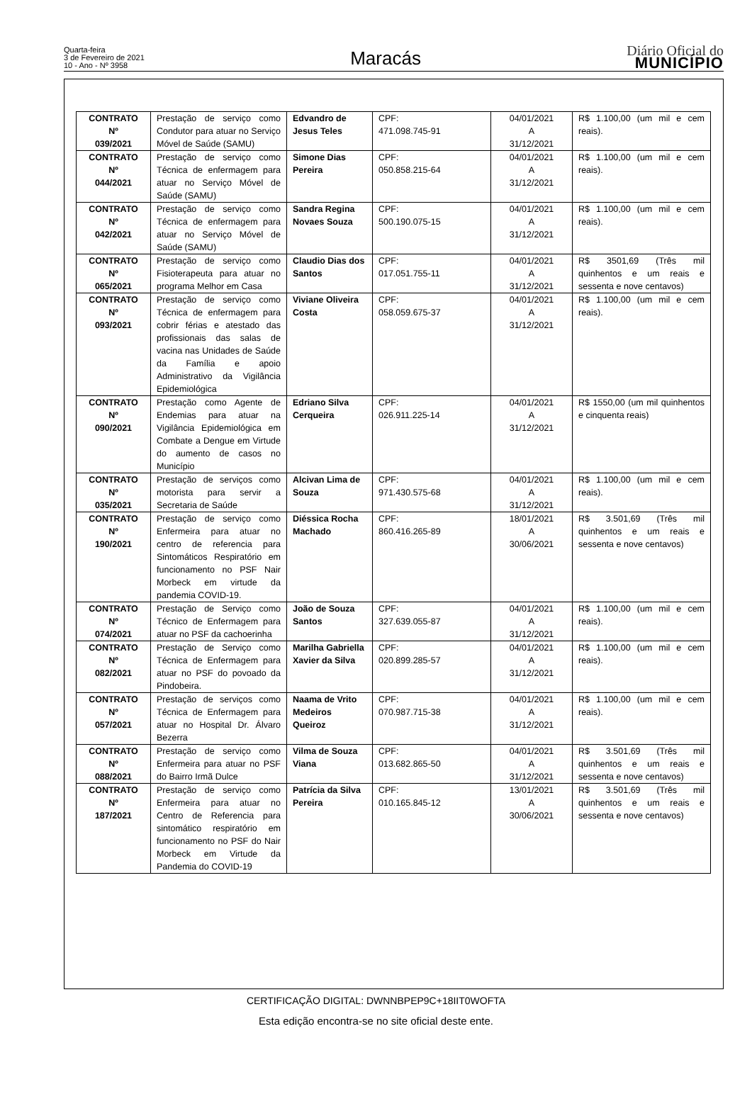Quarta-feira
3 de Fevereiro de 2021
10 - Ano - Nº 3958
Maracás
Diário Oficial do
MUNICÍPIO
| CONTRATO Nº 039/2021 | Prestação de serviço como Condutor para atuar no Serviço Móvel de Saúde (SAMU) | Edvandro de Jesus Teles | CPF: 471.098.745-91 | 04/01/2021 A 31/12/2021 | R$ 1.100,00 (um mil e cem reais). |
| CONTRATO Nº 044/2021 | Prestação de serviço como Técnica de enfermagem para atuar no Serviço Móvel de Saúde (SAMU) | Simone Dias Pereira | CPF: 050.858.215-64 | 04/01/2021 A 31/12/2021 | R$ 1.100,00 (um mil e cem reais). |
| CONTRATO Nº 042/2021 | Prestação de serviço como Técnica de enfermagem para atuar no Serviço Móvel de Saúde (SAMU) | Sandra Regina Novaes Souza | CPF: 500.190.075-15 | 04/01/2021 A 31/12/2021 | R$ 1.100,00 (um mil e cem reais). |
| CONTRATO Nº 065/2021 | Prestação de serviço como Fisioterapeuta para atuar no programa Melhor em Casa | Claudio Dias dos Santos | CPF: 017.051.755-11 | 04/01/2021 A 31/12/2021 | R$ 3501,69 (Três mil quinhentos e um reais e sessenta e nove centavos) |
| CONTRATO Nº 093/2021 | Prestação de serviço como Técnica de enfermagem para cobrir férias e atestado das profissionais das salas de vacina nas Unidades de Saúde da Família e apoio Administrativo da Vigilância Epidemiológica | Viviane Oliveira Costa | CPF: 058.059.675-37 | 04/01/2021 A 31/12/2021 | R$ 1.100,00 (um mil e cem reais). |
| CONTRATO Nº 090/2021 | Prestação como Agente de Endemias para atuar na Vigilância Epidemiológica em Combate a Dengue em Virtude do aumento de casos no Município | Edriano Silva Cerqueira | CPF: 026.911.225-14 | 04/01/2021 A 31/12/2021 | R$ 1550,00 (um mil quinhentos e cinquenta reais) |
| CONTRATO Nº 035/2021 | Prestação de serviços como motorista para servir a Secretaria de Saúde | Alcivan Lima de Souza | CPF: 971.430.575-68 | 04/01/2021 A 31/12/2021 | R$ 1.100,00 (um mil e cem reais). |
| CONTRATO Nº 190/2021 | Prestação de serviço como Enfermeira para atuar no centro de referencia para Sintomáticos Respiratório em funcionamento no PSF Nair Morbeck em virtude da pandemia COVID-19. | Diéssica Rocha Machado | CPF: 860.416.265-89 | 18/01/2021 A 30/06/2021 | R$ 3.501,69 (Três mil quinhentos e um reais e sessenta e nove centavos) |
| CONTRATO Nº 074/2021 | Prestação de Serviço como Técnico de Enfermagem para atuar no PSF da cachoerinha | João de Souza Santos | CPF: 327.639.055-87 | 04/01/2021 A 31/12/2021 | R$ 1.100,00 (um mil e cem reais). |
| CONTRATO Nº 082/2021 | Prestação de Serviço como Técnica de Enfermagem para atuar no PSF do povoado da Pindobeira. | Marilha Gabriella Xavier da Silva | CPF: 020.899.285-57 | 04/01/2021 A 31/12/2021 | R$ 1.100,00 (um mil e cem reais). |
| CONTRATO Nº 057/2021 | Prestação de serviços como Técnica de Enfermagem para atuar no Hospital Dr. Álvaro Bezerra | Naama de Vrito Medeiros Queiroz | CPF: 070.987.715-38 | 04/01/2021 A 31/12/2021 | R$ 1.100,00 (um mil e cem reais). |
| CONTRATO Nº 088/2021 | Prestação de serviço como Enfermeira para atuar no PSF do Bairro Irmã Dulce | Vilma de Souza Viana | CPF: 013.682.865-50 | 04/01/2021 A 31/12/2021 | R$ 3.501,69 (Três mil quinhentos e um reais e sessenta e nove centavos) |
| CONTRATO Nº 187/2021 | Prestação de serviço como Enfermeira para atuar no Centro de Referencia para sintomático respiratório em funcionamento no PSF do Nair Morbeck em Virtude da Pandemia do COVID-19 | Patrícia da Silva Pereira | CPF: 010.165.845-12 | 13/01/2021 A 30/06/2021 | R$ 3.501,69 (Três mil quinhentos e um reais e sessenta e nove centavos) |
CERTIFICAÇÃO DIGITAL: DWNNBPEP9C+18IIT0WOFTA
Esta edição encontra-se no site oficial deste ente.